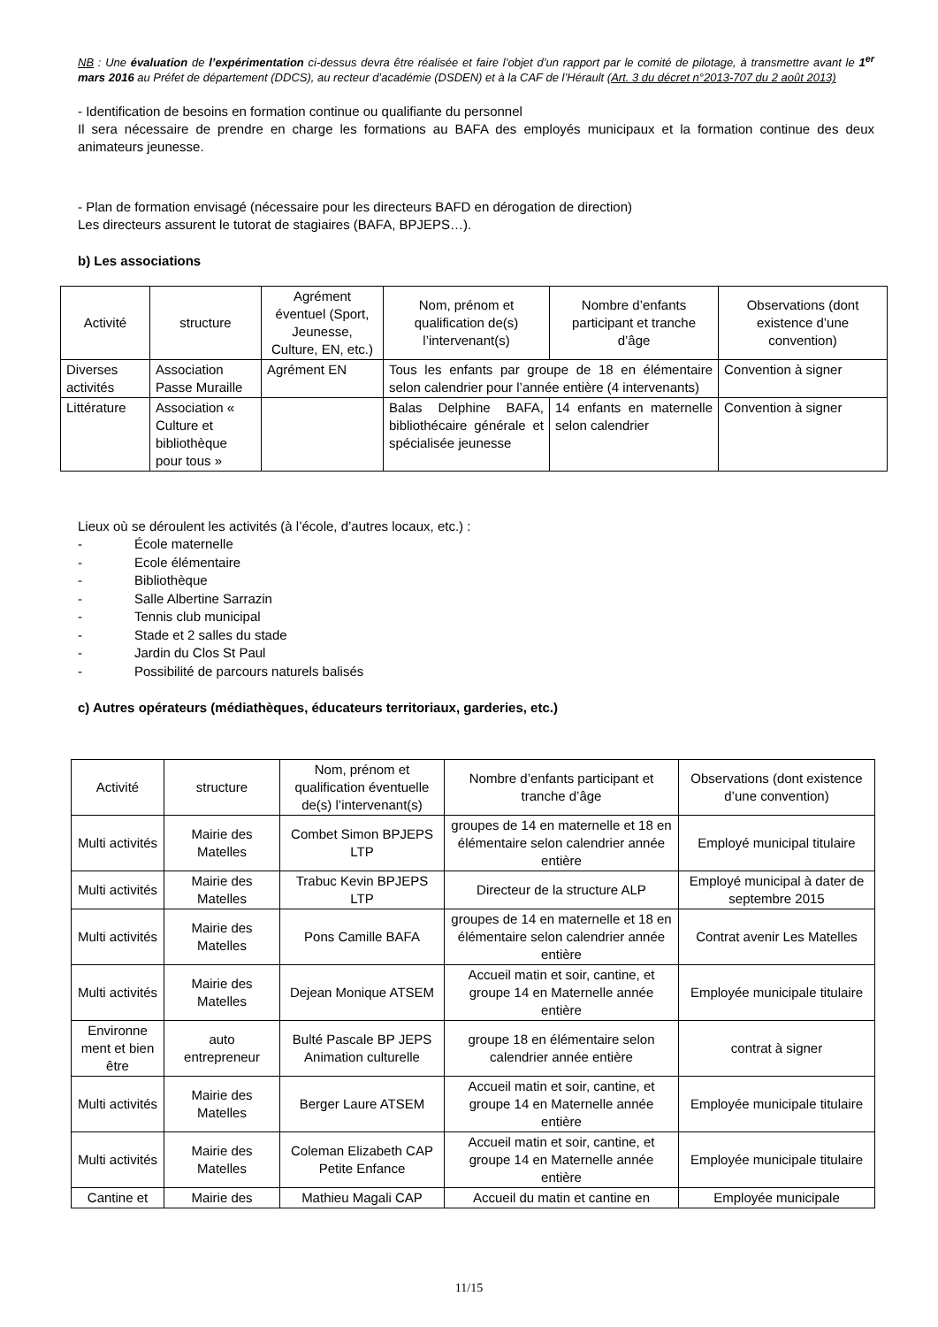NB : Une évaluation de l’expérimentation ci-dessus devra être réalisée et faire l’objet d’un rapport par le comité de pilotage, à transmettre avant le 1<sup>er</sup> mars 2016 au Préfet de département (DDCS), au recteur d’académie (DSDEN) et à la CAF de l’Hérault (Art. 3 du décret n°2013-707 du 2 août 2013)
- Identification de besoins en formation continue ou qualifiante du personnel
Il sera nécessaire de prendre en charge les formations au BAFA des employés municipaux et la formation continue des deux animateurs jeunesse.
- Plan de formation envisagé (nécessaire pour les directeurs BAFD en dérogation de direction)
Les directeurs assurent le tutorat de stagiaires (BAFA, BPJEPS…).
b) Les associations
| Activité | structure | Agrément éventuel (Sport, Jeunesse, Culture, EN, etc.) | Nom, prénom et qualification de(s) l’intervenant(s) | Nombre d’enfants participant et tranche d’âge | Observations (dont existence d’une convention) |
| --- | --- | --- | --- | --- | --- |
| Diverses activités | Association Passe Muraille | Agrément EN | Tous les enfants par groupe de 18 en élémentaire selon calendrier pour l’année entière (4 intervenants) | | Convention à signer |
| Littérature | Association « Culture et bibliothèque pour tous » | | Balas Delphine BAFA, bibliothécaire générale et spécialisée jeunesse | 14 enfants en maternelle selon calendrier | Convention à signer |
Lieux où se déroulent les activités (à l’école, d’autres locaux, etc.) :
- École maternelle
- Ecole élémentaire
- Bibliothèque
- Salle Albertine Sarrazin
- Tennis club municipal
- Stade et 2 salles du stade
- Jardin du Clos St Paul
- Possibilité de parcours naturels balisés
c) Autres opérateurs (médiathèques, éducateurs territoriaux, garderies, etc.)
| Activité | structure | Nom, prénom et qualification éventuelle de(s) l’intervenant(s) | Nombre d’enfants participant et tranche d’âge | Observations (dont existence d’une convention) |
| --- | --- | --- | --- | --- |
| Multi activités | Mairie des Matelles | Combet Simon BPJEPS LTP | groupes de 14 en maternelle et 18 en élémentaire selon calendrier année entière | Employé municipal titulaire |
| Multi activités | Mairie des Matelles | Trabuc Kevin BPJEPS LTP | Directeur de la structure ALP | Employé municipal à dater de septembre 2015 |
| Multi activités | Mairie des Matelles | Pons Camille BAFA | groupes de 14 en maternelle et 18 en élémentaire selon calendrier année entière | Contrat avenir Les Matelles |
| Multi activités | Mairie des Matelles | Dejean Monique ATSEM | Accueil matin et soir, cantine, et groupe 14 en Maternelle année entière | Employée municipale titulaire |
| Environne ment et bien être | auto entrepreneur | Bulté Pascale BP JEPS Animation culturelle | groupe 18 en élémentaire selon calendrier année entière | contrat à signer |
| Multi activités | Mairie des Matelles | Berger Laure ATSEM | Accueil matin et soir, cantine, et groupe 14 en Maternelle année entière | Employée municipale titulaire |
| Multi activités | Mairie des Matelles | Coleman Elizabeth CAP Petite Enfance | Accueil matin et soir, cantine, et groupe 14 en Maternelle année entière | Employée municipale titulaire |
| Cantine et | Mairie des | Mathieu Magali CAP | Accueil du matin et cantine en | Employée municipale |
11/15